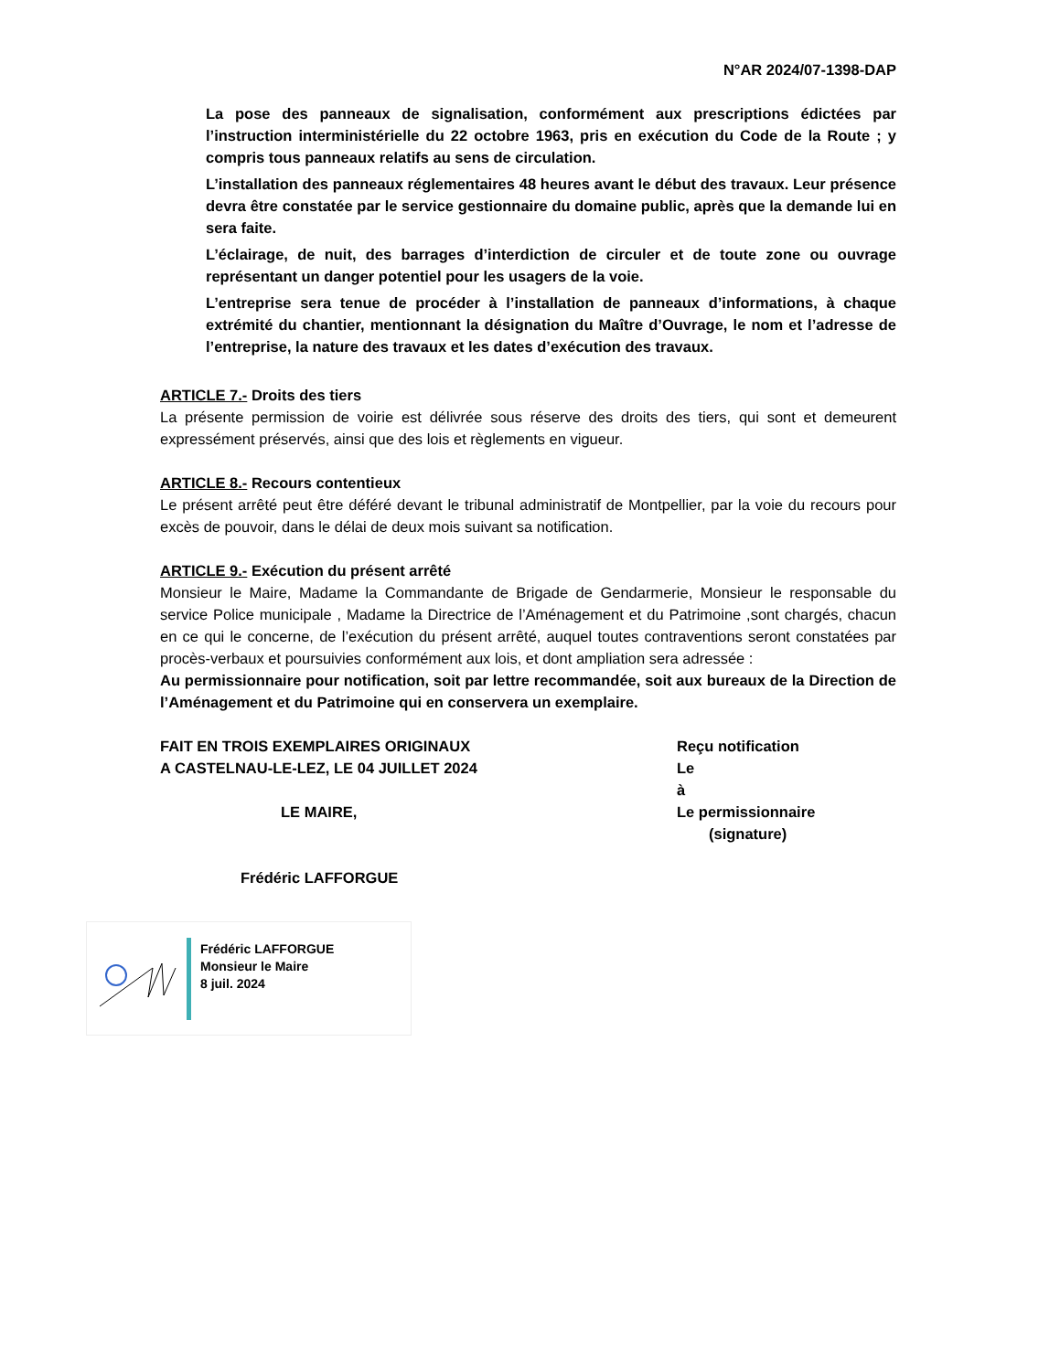N°AR 2024/07-1398-DAP
La pose des panneaux de signalisation, conformément aux prescriptions édictées par l’instruction interministérielle du 22 octobre 1963, pris en exécution du Code de la Route ; y compris tous panneaux relatifs au sens de circulation.
L’installation des panneaux réglementaires 48 heures avant le début des travaux. Leur présence devra être constatée par le service gestionnaire du domaine public, après que la demande lui en sera faite.
L’éclairage, de nuit, des barrages d’interdiction de circuler et de toute zone ou ouvrage représentant un danger potentiel pour les usagers de la voie.
L’entreprise sera tenue de procéder à l’installation de panneaux d’informations, à chaque extrémité du chantier, mentionnant la désignation du Maître d’Ouvrage, le nom et l’adresse de l’entreprise, la nature des travaux et les dates d’exécution des travaux.
ARTICLE 7.- Droits des tiers
La présente permission de voirie est délivrée sous réserve des droits des tiers, qui sont et demeurent expressément préservés, ainsi que des lois et règlements en vigueur.
ARTICLE 8.- Recours contentieux
Le présent arrêté peut être déféré devant le tribunal administratif de Montpellier, par la voie du recours pour excès de pouvoir, dans le délai de deux mois suivant sa notification.
ARTICLE 9.- Exécution du présent arrêté
Monsieur le Maire, Madame la Commandante de Brigade de Gendarmerie, Monsieur le responsable du service Police municipale , Madame la Directrice de l’Aménagement et du Patrimoine ,sont chargés, chacun en ce qui le concerne, de l’exécution du présent arrêté, auquel toutes contraventions seront constatées par procès-verbaux et poursuivies conformément aux lois, et dont ampliation sera adressée :
Au permissionnaire pour notification, soit par lettre recommandée, soit aux bureaux de la Direction de l’Aménagement et du Patrimoine qui en conservera un exemplaire.
FAIT EN TROIS EXEMPLAIRES ORIGINAUX
A CASTELNAU-LE-LEZ, LE 04 JUILLET 2024
LE MAIRE,
Frédéric LAFFORGUE
Reçu notification
Le
à
Le permissionnaire
(signature)
Frédéric LAFFORGUE
Monsieur le Maire
8 juil. 2024